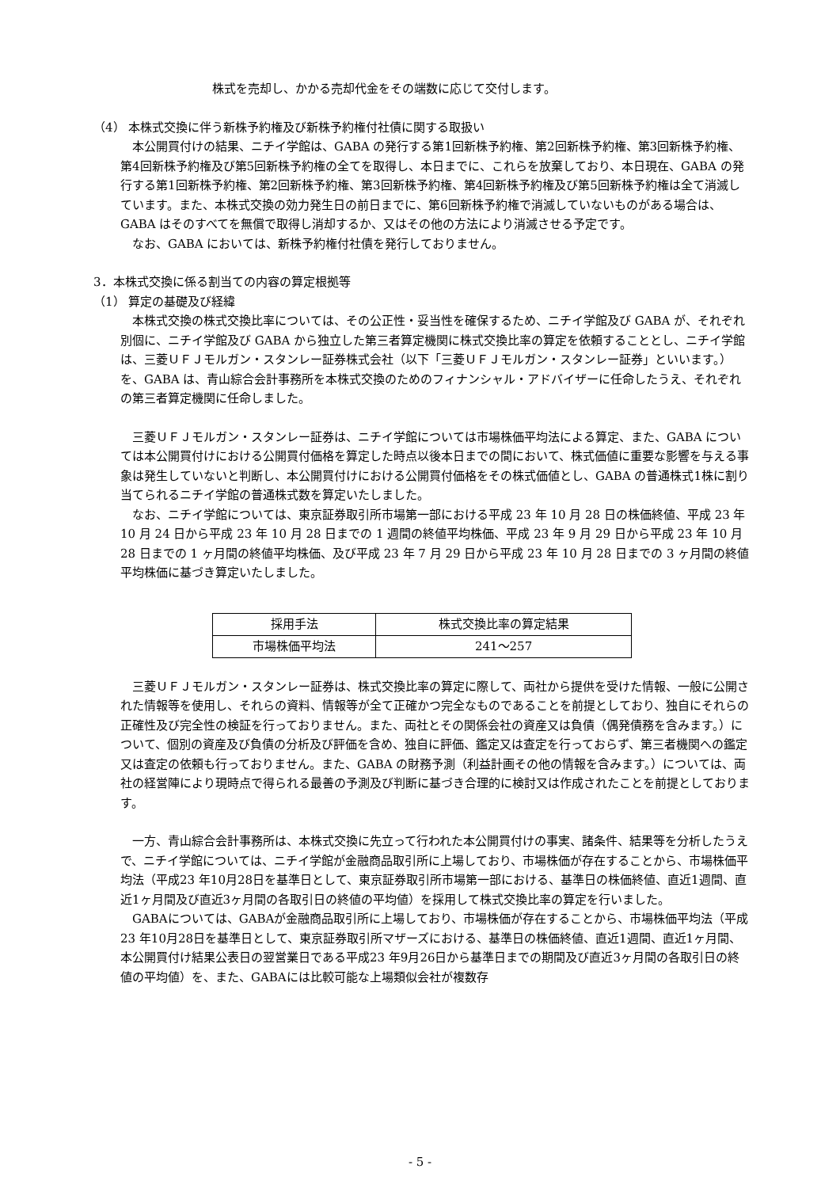株式を売却し、かかる売却代金をその端数に応じて交付します。
（4） 本株式交換に伴う新株予約権及び新株予約権付社債に関する取扱い
本公開買付けの結果、ニチイ学館は、GABA の発行する第1回新株予約権、第2回新株予約権、第3回新株予約権、第4回新株予約権及び第5回新株予約権の全てを取得し、本日までに、これらを放棄しており、本日現在、GABA の発行する第1回新株予約権、第2回新株予約権、第3回新株予約権、第4回新株予約権及び第5回新株予約権は全て消滅しています。また、本株式交換の効力発生日の前日までに、第6回新株予約権で消滅していないものがある場合は、GABA はそのすべてを無償で取得し消却するか、又はその他の方法により消滅させる予定です。
なお、GABA においては、新株予約権付社債を発行しておりません。
3．本株式交換に係る割当ての内容の算定根拠等
（1） 算定の基礎及び経緯
本株式交換の株式交換比率については、その公正性・妥当性を確保するため、ニチイ学館及び GABA が、それぞれ別個に、ニチイ学館及び GABA から独立した第三者算定機関に株式交換比率の算定を依頼することとし、ニチイ学館は、三菱ＵＦＪモルガン・スタンレー証券株式会社（以下「三菱ＵＦＪモルガン・スタンレー証券」といいます。）を、GABA は、青山綜合会計事務所を本株式交換のためのフィナンシャル・アドバイザーに任命したうえ、それぞれの第三者算定機関に任命しました。
三菱ＵＦＪモルガン・スタンレー証券は、ニチイ学館については市場株価平均法による算定、また、GABA については本公開買付けにおける公開買付価格を算定した時点以後本日までの間において、株式価値に重要な影響を与える事象は発生していないと判断し、本公開買付けにおける公開買付価格をその株式価値とし、GABA の普通株式1株に割り当てられるニチイ学館の普通株式数を算定いたしました。
なお、ニチイ学館については、東京証券取引所市場第一部における平成 23 年 10 月 28 日の株価終値、平成 23 年 10 月 24 日から平成 23 年 10 月 28 日までの 1 週間の終値平均株価、平成 23 年 9 月 29 日から平成 23 年 10 月 28 日までの 1 ヶ月間の終値平均株価、及び平成 23 年 7 月 29 日から平成 23 年 10 月 28 日までの 3 ヶ月間の終値平均株価に基づき算定いたしました。
| 採用手法 | 株式交換比率の算定結果 |
| 市場株価平均法 | 241～257 |
三菱ＵＦＪモルガン・スタンレー証券は、株式交換比率の算定に際して、両社から提供を受けた情報、一般に公開された情報等を使用し、それらの資料、情報等が全て正確かつ完全なものであることを前提としており、独自にそれらの正確性及び完全性の検証を行っておりません。また、両社とその関係会社の資産又は負債（偶発債務を含みます。）について、個別の資産及び負債の分析及び評価を含め、独自に評価、鑑定又は査定を行っておらず、第三者機関への鑑定又は査定の依頼も行っておりません。また、GABA の財務予測（利益計画その他の情報を含みます。）については、両社の経営陣により現時点で得られる最善の予測及び判断に基づき合理的に検討又は作成されたことを前提としております。
一方、青山綜合会計事務所は、本株式交換に先立って行われた本公開買付けの事実、諸条件、結果等を分析したうえで、ニチイ学館については、ニチイ学館が金融商品取引所に上場しており、市場株価が存在することから、市場株価平均法（平成23 年10月28日を基準日として、東京証券取引所市場第一部における、基準日の株価終値、直近1週間、直近1ヶ月間及び直近3ヶ月間の各取引日の終値の平均値）を採用して株式交換比率の算定を行いました。
GABAについては、GABAが金融商品取引所に上場しており、市場株価が存在することから、市場株価平均法（平成23 年10月28日を基準日として、東京証券取引所マザーズにおける、基準日の株価終値、直近1週間、直近1ヶ月間、本公開買付け結果公表日の翌営業日である平成23 年9月26日から基準日までの期間及び直近3ヶ月間の各取引日の終値の平均値）を、また、GABAには比較可能な上場類似会社が複数存
- 5 -